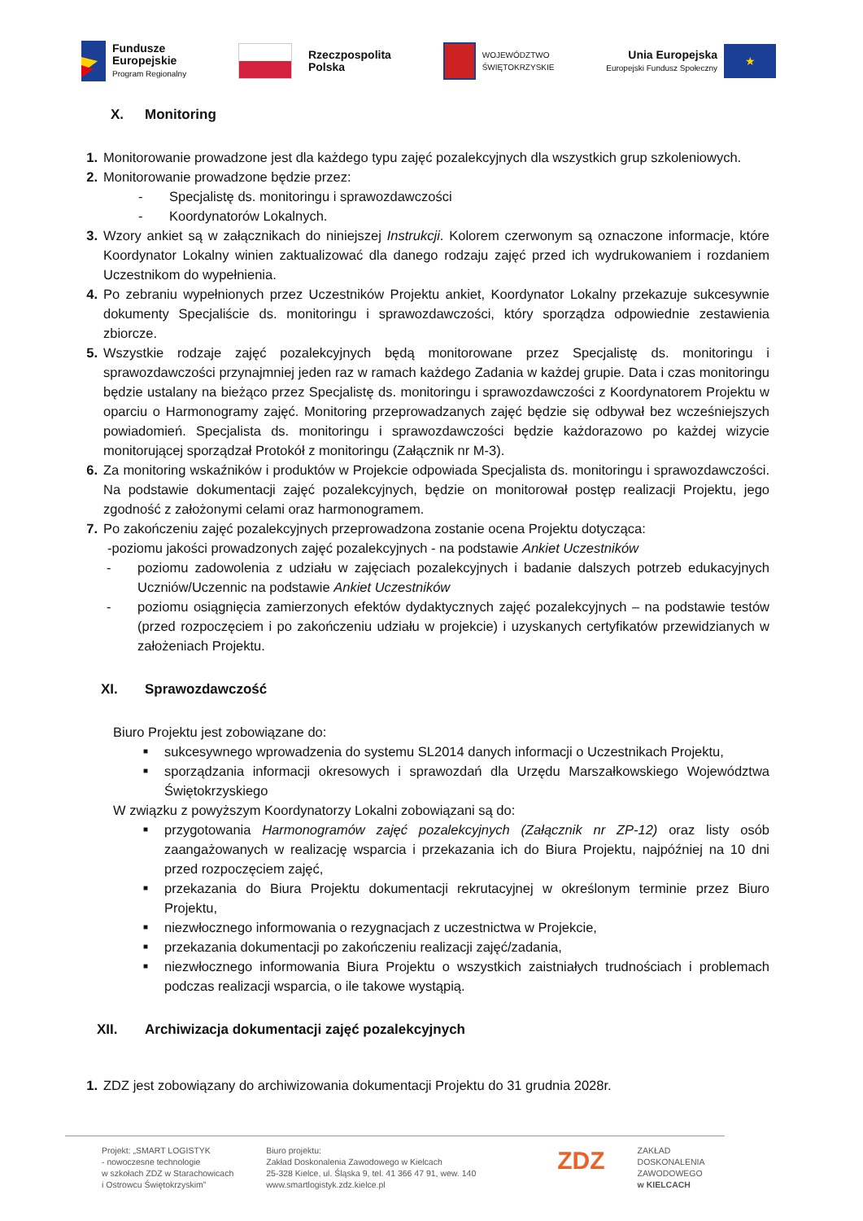Fundusze
Europejskie
Program Regionalny
Rzeczpospolita
Polska
WOJEWÓDZTWO
ŚWIĘTOKRZYSKIE
Unia Europejska
Europejski Fundusz Społeczny
★
X. Monitoring
1. Monitorowanie prowadzone jest dla każdego typu zajęć pozalekcyjnych dla wszystkich grup szkoleniowych.
2. Monitorowanie prowadzone będzie przez:
- Specjalistę ds. monitoringu i sprawozdawczości
- Koordynatorów Lokalnych.
3. Wzory ankiet są w załącznikach do niniejszej Instrukcji. Kolorem czerwonym są oznaczone informacje, które Koordynator Lokalny winien zaktualizować dla danego rodzaju zajęć przed ich wydrukowaniem i rozdaniem Uczestnikom do wypełnienia.
4. Po zebraniu wypełnionych przez Uczestników Projektu ankiet, Koordynator Lokalny przekazuje sukcesywnie dokumenty Specjaliście ds. monitoringu i sprawozdawczości, który sporządza odpowiednie zestawienia zbiorcze.
5. Wszystkie rodzaje zajęć pozalekcyjnych będą monitorowane przez Specjalistę ds. monitoringu i sprawozdawczości przynajmniej jeden raz w ramach każdego Zadania w każdej grupie. Data i czas monitoringu będzie ustalany na bieżąco przez Specjalistę ds. monitoringu i sprawozdawczości z Koordynatorem Projektu w oparciu o Harmonogramy zajęć. Monitoring przeprowadzanych zajęć będzie się odbywał bez wcześniejszych powiadomień. Specjalista ds. monitoringu i sprawozdawczości będzie każdorazowo po każdej wizycie monitorującej sporządzał Protokół z monitoringu (Załącznik nr M-3).
6. Za monitoring wskaźników i produktów w Projekcie odpowiada Specjalista ds. monitoringu i sprawozdawczości. Na podstawie dokumentacji zajęć pozalekcyjnych, będzie on monitorował postęp realizacji Projektu, jego zgodność z założonymi celami oraz harmonogramem.
7. Po zakończeniu zajęć pozalekcyjnych przeprowadzona zostanie ocena Projektu dotycząca:
-poziomu jakości prowadzonych zajęć pozalekcyjnych - na podstawie Ankiet Uczestników
- poziomu zadowolenia z udziału w zajęciach pozalekcyjnych i badanie dalszych potrzeb edukacyjnych Uczniów/Uczennic na podstawie Ankiet Uczestników
- poziomu osiągnięcia zamierzonych efektów dydaktycznych zajęć pozalekcyjnych – na podstawie testów (przed rozpoczęciem i po zakończeniu udziału w projekcie) i uzyskanych certyfikatów przewidzianych w założeniach Projektu.
XI. Sprawozdawczość
Biuro Projektu jest zobowiązane do:
■
sukcesywnego wprowadzenia do systemu SL2014 danych informacji o Uczestnikach Projektu,
■
sporządzania informacji okresowych i sprawozdań dla Urzędu Marszałkowskiego Województwa Świętokrzyskiego
W związku z powyższym Koordynatorzy Lokalni zobowiązani są do:
■
przygotowania Harmonogramów zajęć pozalekcyjnych (Załącznik nr ZP-12) oraz listy osób zaangażowanych w realizację wsparcia i przekazania ich do Biura Projektu, najpóźniej na 10 dni przed rozpoczęciem zajęć,
■
przekazania do Biura Projektu dokumentacji rekrutacyjnej w określonym terminie przez Biuro Projektu,
■
niezwłocznego informowania o rezygnacjach z uczestnictwa w Projekcie,
■
przekazania dokumentacji po zakończeniu realizacji zajęć/zadania,
■
niezwłocznego informowania Biura Projektu o wszystkich zaistniałych trudnościach i problemach podczas realizacji wsparcia, o ile takowe wystąpią.
XII. Archiwizacja dokumentacji zajęć pozalekcyjnych
1. ZDZ jest zobowiązany do archiwizowania dokumentacji Projektu do 31 grudnia 2028r.
Projekt: „SMART LOGISTYK
- nowoczesne technologie
w szkołach ZDZ w Starachowicach
i Ostrowcu Świętokrzyskim”
Biuro projektu:
Zakład Doskonalenia Zawodowego w Kielcach
25-328 Kielce, ul. Śląska 9, tel. 41 366 47 91, wew. 140
www.smartlogistyk.zdz.kielce.pl
ZDZ
ZAKŁAD
DOSKONALENIA
ZAWODOWEGO
w KIELCACH